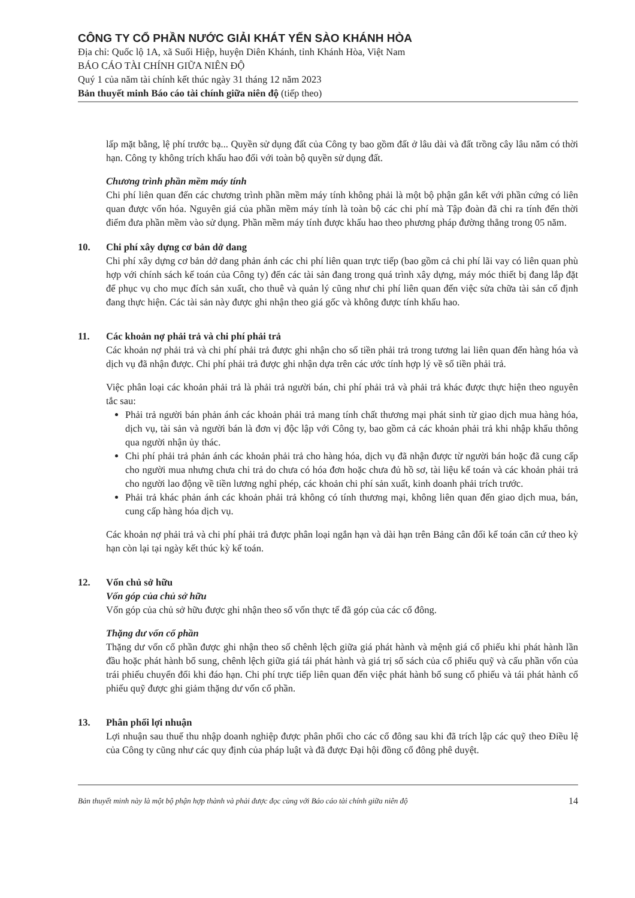CÔNG TY CỔ PHẦN NƯỚC GIẢI KHÁT YẾN SÀO KHÁNH HÒA
Địa chỉ: Quốc lộ 1A, xã Suối Hiệp, huyện Diên Khánh, tỉnh Khánh Hòa, Việt Nam
BÁO CÁO TÀI CHÍNH GIỮA NIÊN ĐỘ
Quý 1 của năm tài chính kết thúc ngày 31 tháng 12 năm 2023
Bản thuyết minh Báo cáo tài chính giữa niên độ (tiếp theo)
lấp mặt bằng, lệ phí trước bạ... Quyền sử dụng đất của Công ty bao gồm đất ở lâu dài và đất trồng cây lâu năm có thời hạn. Công ty không trích khấu hao đối với toàn bộ quyền sử dụng đất.
Chương trình phần mềm máy tính
Chi phí liên quan đến các chương trình phần mềm máy tính không phải là một bộ phận gắn kết với phần cứng có liên quan được vốn hóa. Nguyên giá của phần mềm máy tính là toàn bộ các chi phí mà Tập đoàn đã chi ra tính đến thời điểm đưa phần mềm vào sử dụng. Phần mềm máy tính được khấu hao theo phương pháp đường thẳng trong 05 năm.
10. Chi phí xây dựng cơ bản dở dang
Chi phí xây dựng cơ bản dở dang phản ánh các chi phí liên quan trực tiếp (bao gồm cả chi phí lãi vay có liên quan phù hợp với chính sách kế toán của Công ty) đến các tài sản đang trong quá trình xây dựng, máy móc thiết bị đang lắp đặt để phục vụ cho mục đích sản xuất, cho thuê và quản lý cũng như chi phí liên quan đến việc sửa chữa tài sản cố định đang thực hiện. Các tài sản này được ghi nhận theo giá gốc và không được tính khấu hao.
11. Các khoản nợ phải trả và chi phí phải trả
Các khoản nợ phải trả và chi phí phải trả được ghi nhận cho số tiền phải trả trong tương lai liên quan đến hàng hóa và dịch vụ đã nhận được. Chi phí phải trả được ghi nhận dựa trên các ước tính hợp lý về số tiền phải trả.
Việc phân loại các khoản phải trả là phải trả người bán, chi phí phải trả và phải trả khác được thực hiện theo nguyên tắc sau:
Phải trả người bán phản ánh các khoản phải trả mang tính chất thương mại phát sinh từ giao dịch mua hàng hóa, dịch vụ, tài sản và người bán là đơn vị độc lập với Công ty, bao gồm cả các khoản phải trả khi nhập khẩu thông qua người nhận ủy thác.
Chi phí phải trả phản ánh các khoản phải trả cho hàng hóa, dịch vụ đã nhận được từ người bán hoặc đã cung cấp cho người mua nhưng chưa chi trả do chưa có hóa đơn hoặc chưa đủ hồ sơ, tài liệu kế toán và các khoản phải trả cho người lao động về tiền lương nghỉ phép, các khoản chi phí sản xuất, kinh doanh phải trích trước.
Phải trả khác phản ánh các khoản phải trả không có tính thương mại, không liên quan đến giao dịch mua, bán, cung cấp hàng hóa dịch vụ.
Các khoản nợ phải trả và chi phí phải trả được phân loại ngắn hạn và dài hạn trên Bảng cân đối kế toán căn cứ theo kỳ hạn còn lại tại ngày kết thúc kỳ kế toán.
12. Vốn chủ sở hữu
Vốn góp của chủ sở hữu
Vốn góp của chủ sở hữu được ghi nhận theo số vốn thực tế đã góp của các cổ đông.
Thặng dư vốn cổ phần
Thặng dư vốn cổ phần được ghi nhận theo số chênh lệch giữa giá phát hành và mệnh giá cổ phiếu khi phát hành lần đầu hoặc phát hành bổ sung, chênh lệch giữa giá tái phát hành và giá trị sổ sách của cổ phiếu quỹ và cấu phần vốn của trái phiếu chuyển đổi khi đáo hạn. Chi phí trực tiếp liên quan đến việc phát hành bổ sung cổ phiếu và tái phát hành cổ phiếu quỹ được ghi giảm thặng dư vốn cổ phần.
13. Phân phối lợi nhuận
Lợi nhuận sau thuế thu nhập doanh nghiệp được phân phối cho các cổ đông sau khi đã trích lập các quỹ theo Điều lệ của Công ty cũng như các quy định của pháp luật và đã được Đại hội đồng cổ đông phê duyệt.
Bản thuyết minh này là một bộ phận hợp thành và phải được đọc cùng với Báo cáo tài chính giữa niên độ 14